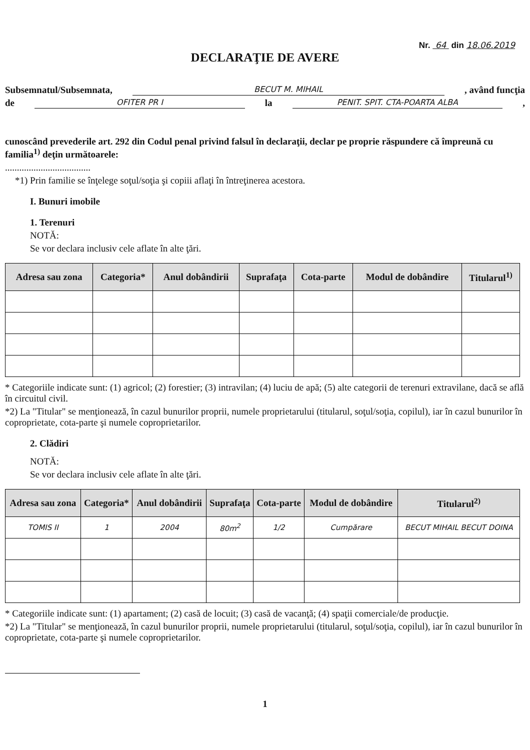Nr. 64 din 18.06.2019
DECLARAŢIE DE AVERE
Subsemnatul/Subsemnata, BECUT M. MIHAIL, având funcţia
de OFITER PR I la PENIT. SPIT. CTA-POARTA ALBA,
cunoscând prevederile art. 292 din Codul penal privind falsul în declaraţii, declar pe proprie răspundere că împreună cu familia<sup>1)</sup> deţin următoarele:
....................................
*1) Prin familie se înţelege soţul/soţia şi copiii aflaţi în întreţinerea acestora.
I. Bunuri imobile
1. Terenuri
NOTĂ:
Se vor declara inclusiv cele aflate în alte ţări.
| Adresa sau zona | Categoria* | Anul dobândirii | Suprafaţa | Cota-parte | Modul de dobândire | Titularul<sup>1)</sup> |
| --- | --- | --- | --- | --- | --- | --- |
* Categoriile indicate sunt: (1) agricol; (2) forestier; (3) intravilan; (4) luciu de apă; (5) alte categorii de terenuri extravilane, dacă se află în circuitul civil.
*2) La "Titular" se menţionează, în cazul bunurilor proprii, numele proprietarului (titularul, soţul/soţia, copilul), iar în cazul bunurilor în coproprietate, cota-parte şi numele coproprietarilor.
2. Clădiri
NOTĂ:
Se vor declara inclusiv cele aflate în alte ţări.
| Adresa sau zona | Categoria* | Anul dobândirii | Suprafaţa | Cota-parte | Modul de dobândire | Titularul<sup>2)</sup> |
| --- | --- | --- | --- | --- | --- | --- |
| TOMIS II | 1 | 2004 | 80m<sup>2</sup> | 1/2 | Cumpărare | BECUT MIHAIL BECUT DOINA |
* Categoriile indicate sunt: (1) apartament; (2) casă de locuit; (3) casă de vacanţă; (4) spaţii comerciale/de producţie.
*2) La "Titular" se menţionează, în cazul bunurilor proprii, numele proprietarului (titularul, soţul/soţia, copilul), iar în cazul bunurilor în coproprietate, cota-parte şi numele coproprietarilor.
1